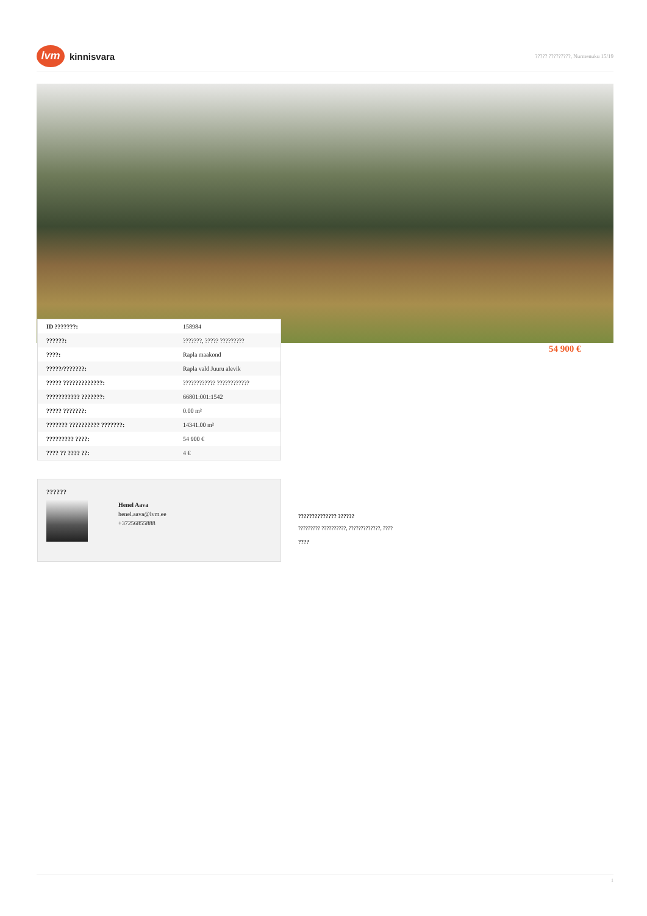lvm
kinnisvara
????? ?????????, Nurmenuku 15/19
| ID ???????: | 158984 |
| ??????: | ???????, ????? ????????? |
| ????: | Rapla maakond |
| ?????/???????: | Rapla vald Juuru alevik |
| ????? ?????????????: | ???????????? ???????????? |
| ??????????? ???????: | 66801:001:1542 |
| ????? ???????: | 0.00 m² |
| ??????? ?????????? ???????: | 14341.00 m² |
| ????????? ????: | 54 900 € |
| ???? ?? ???? ??: | 4 € |
54 900 €
??????
Henel Aava
henel.aava@lvm.ee
+37256855888
?????????????? ??????
????????? ??????????, ?????????????, ????
????
1